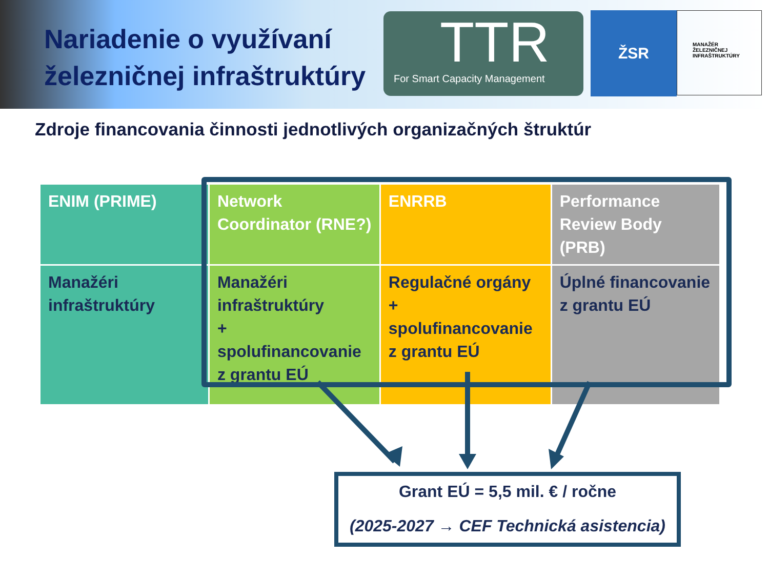Nariadenie o využívaní železničnej infraštruktúry
TTR
For Smart Capacity Management
ŽSR
MANAŽÉR
ŽELEZNIČNEJ
INFRAŠTRUKTÚRY
Zdroje financovania činnosti jednotlivých organizačných štruktúr
| ENIM (PRIME) | Network Coordinator (RNE?) | ENRRB | Performance Review Body (PRB) |
| Manažéri infraštruktúry | Manažéri infraštruktúry + spolufinancovanie z grantu EÚ | Regulačné orgány + spolufinancovanie z grantu EÚ | Úplné financovanie z grantu EÚ |
Grant EÚ = 5,5 mil. € / ročne
(2025-2027 → CEF Technická asistencia)